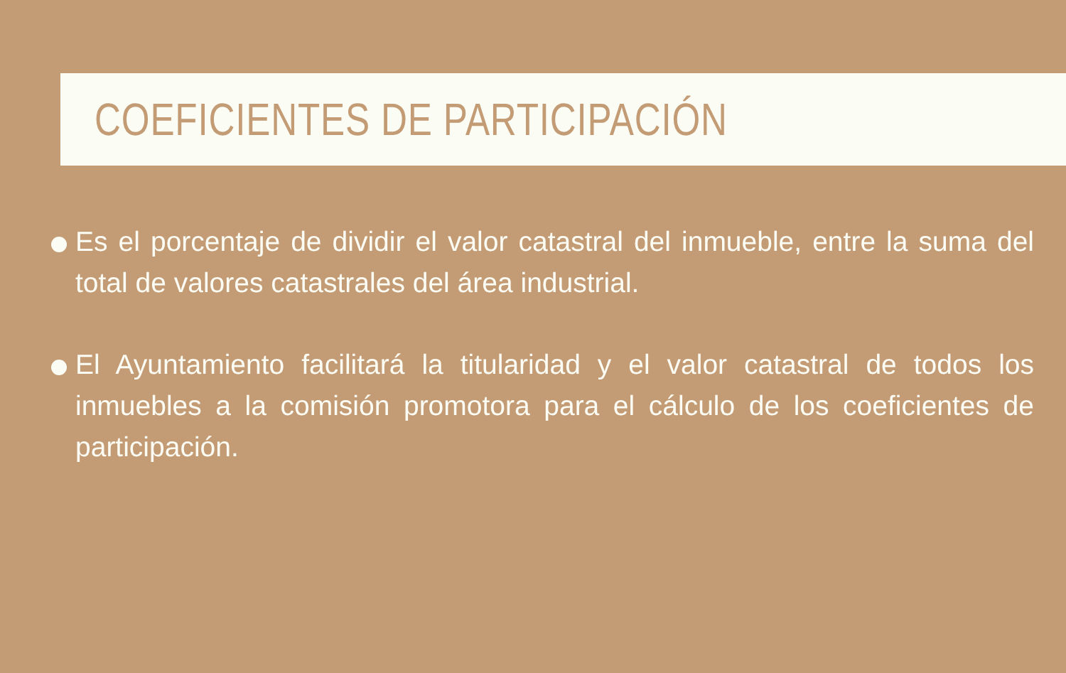COEFICIENTES DE PARTICIPACIÓN
Es el porcentaje de dividir el valor catastral del inmueble, entre la suma del total de valores catastrales del área industrial.
El Ayuntamiento facilitará la titularidad y el valor catastral de todos los inmuebles a la comisión promotora para el cálculo de los coeficientes de participación.